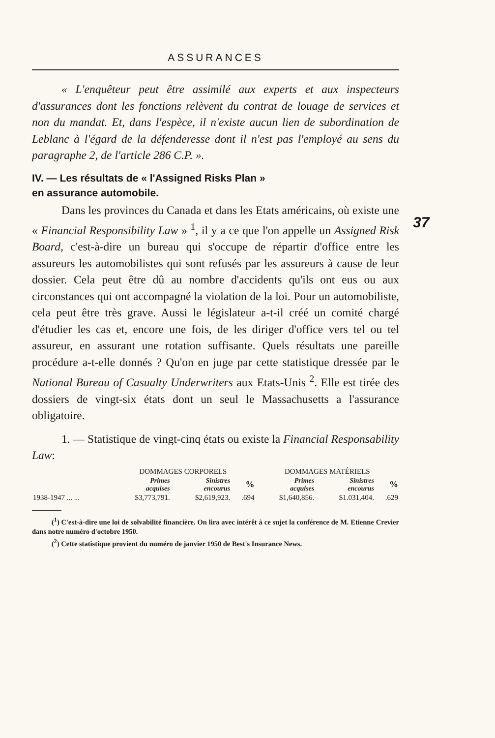37
ASSURANCES
« L'enquêteur peut être assimilé aux experts et aux inspecteurs d'assurances dont les fonctions relèvent du contrat de louage de services et non du mandat. Et, dans l'espèce, il n'existe aucun lien de subordination de Leblanc à l'égard de la défenderesse dont il n'est pas l'employé au sens du paragraphe 2, de l'article 286 C.P. ».
IV. — Les résultats de « l'Assigned Risks Plan »
en assurance automobile.
Dans les provinces du Canada et dans les Etats américains, où existe une « Financial Responsibility Law » <sup>1</sup>, il y a ce que l'on appelle un Assigned Risk Board, c'est-à-dire un bureau qui s'occupe de répartir d'office entre les assureurs les automobilistes qui sont refusés par les assureurs à cause de leur dossier. Cela peut être dû au nombre d'accidents qu'ils ont eus ou aux circonstances qui ont accompagné la violation de la loi. Pour un automobiliste, cela peut être très grave. Aussi le législateur a-t-il créé un comité chargé d'étudier les cas et, encore une fois, de les diriger d'office vers tel ou tel assureur, en assurant une rotation suffisante. Quels résultats une pareille procédure a-t-elle donnés ? Qu'on en juge par cette statistique dressée par le National Bureau of Casualty Underwriters aux Etats-Unis <sup>2</sup>. Elle est tirée des dossiers de vingt-six états dont un seul le Massachusetts a l'assurance obligatoire.
1. — Statistique de vingt-cinq états ou existe la Financial Responsability Law:
| | DOMMAGES CORPORELS | | | DOMMAGES MATÉRIELS | | |
| --- | --- | --- | --- | --- | --- | --- |
| | Primes acquises | Sinistres encourus | % | Primes acquises | Sinistres encourus | % |
| 1938-1947 ... ... | $3,773,791. | $2,619,923. | .694 | $1,640,856. | $1.031,404. | .629 |
(<sup>1</sup>) C'est-à-dire une loi de solvabilité financière. On lira avec intérêt à ce sujet la conférence de M. Etienne Crevier dans notre numéro d'octobre 1950.
(<sup>2</sup>) Cette statistique provient du numéro de janvier 1950 de Best's Insurance News.